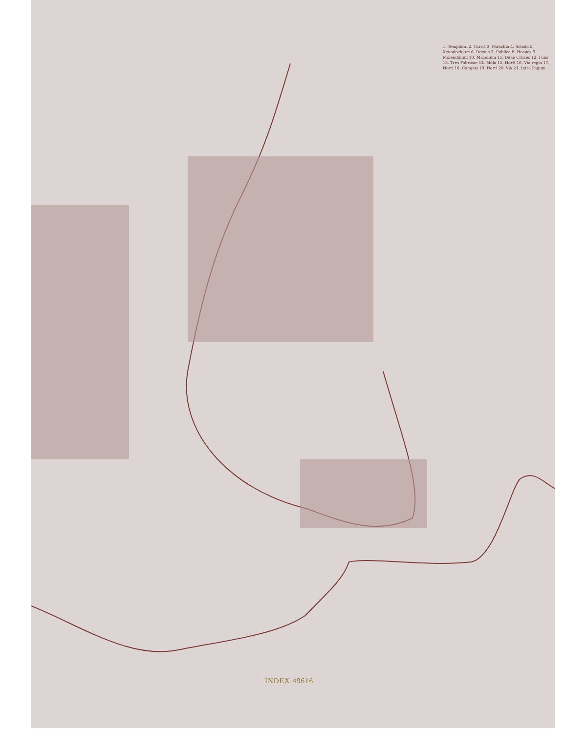1. Templum. 2. Turris 3. Parochia 4. Schola 5. Xenodochium 6. Domus 7. Publica 8. Hospes 9. Molendinum 10. Macellum 11. Duae Cruces 12. Fons 13. Tres Fabricae 14. Mola 15. Horti 16. Via regia 17. Horti 18. Campus 19. Horti 20. Via 21. Intra Pagum
INDEX 49616